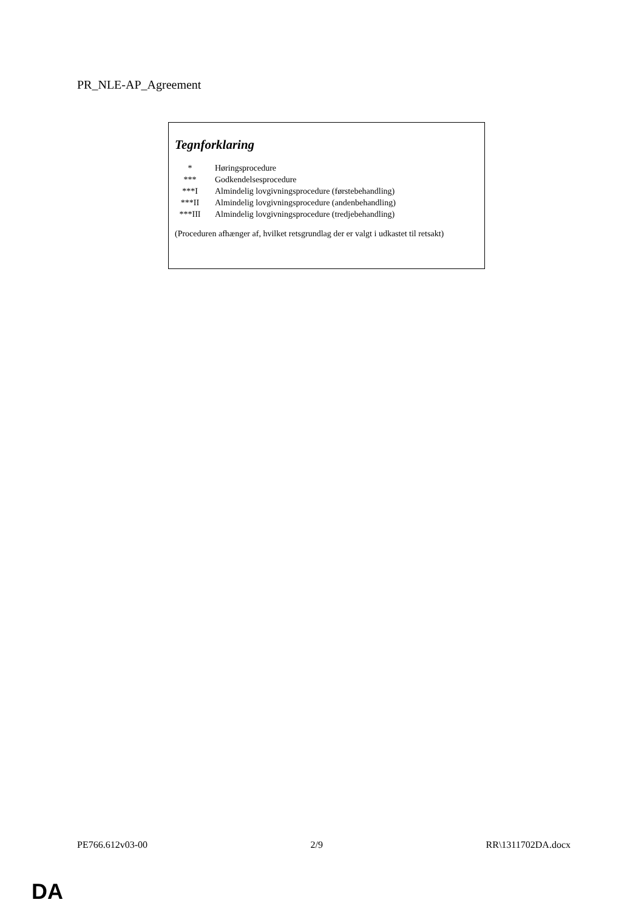PR_NLE-AP_Agreement
Tegnforklaring
| * | Høringsprocedure |
| *** | Godkendelsesprocedure |
| ***I | Almindelig lovgivningsprocedure (førstebehandling) |
| ***II | Almindelig lovgivningsprocedure (andenbehandling) |
| ***III | Almindelig lovgivningsprocedure (tredjebehandling) |
(Proceduren afhænger af, hvilket retsgrundlag der er valgt i udkastet til retsakt)
PE766.612v03-00 2/9 RR\1311702DA.docx
DA